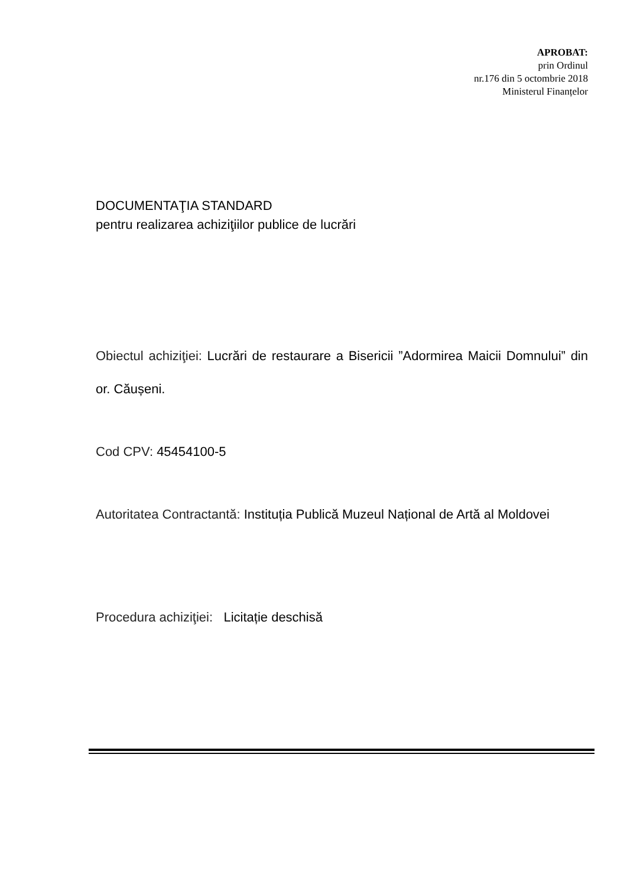APROBAT:
prin Ordinul
nr.176 din 5 octombrie 2018
Ministerul Finanțelor
DOCUMENTAŢIA STANDARD
pentru realizarea achiziţiilor publice de lucrări
Obiectul achiziţiei: Lucrări de restaurare a Bisericii ”Adormirea Maicii Domnului” din or. Căușeni.
Cod CPV: 45454100-5
Autoritatea Contractantă: Instituția Publică Muzeul Național de Artă al Moldovei
Procedura achiziţiei: Licitație deschisă